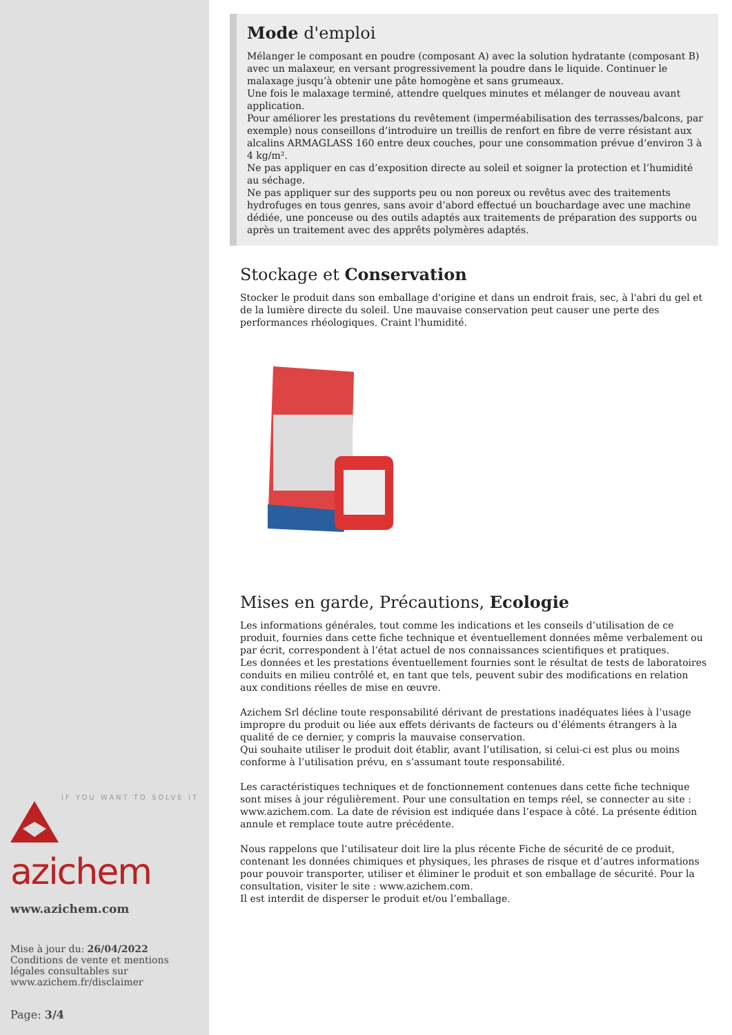IF YOU WANT TO SOLVE IT
azichem
www.azichem.com
Mise à jour du: 26/04/2022
Conditions de vente et mentions légales consultables sur www.azichem.fr/disclaimer
Page: 3/4
Mode d'emploi
Mélanger le composant en poudre (composant A) avec la solution hydratante (composant B) avec un malaxeur, en versant progressivement la poudre dans le liquide. Continuer le malaxage jusqu’à obtenir une pâte homogène et sans grumeaux.
Une fois le malaxage terminé, attendre quelques minutes et mélanger de nouveau avant application.
Pour améliorer les prestations du revêtement (imperméabilisation des terrasses/balcons, par exemple) nous conseillons d’introduire un treillis de renfort en fibre de verre résistant aux alcalins ARMAGLASS 160 entre deux couches, pour une consommation prévue d’environ 3 à 4 kg/m².
Ne pas appliquer en cas d’exposition directe au soleil et soigner la protection et l’humidité au séchage.
Ne pas appliquer sur des supports peu ou non poreux ou revêtus avec des traitements hydrofuges en tous genres, sans avoir d’abord effectué un bouchardage avec une machine dédiée, une ponceuse ou des outils adaptés aux traitements de préparation des supports ou après un traitement avec des apprêts polymères adaptés.
Stockage et Conservation
Stocker le produit dans son emballage d'origine et dans un endroit frais, sec, à l'abri du gel et de la lumière directe du soleil. Une mauvaise conservation peut causer une perte des performances rhéologiques. Craint l'humidité.
Mises en garde, Précautions, Ecologie
Les informations générales, tout comme les indications et les conseils d’utilisation de ce produit, fournies dans cette fiche technique et éventuellement données même verbalement ou par écrit, correspondent à l’état actuel de nos connaissances scientifiques et pratiques.
Les données et les prestations éventuellement fournies sont le résultat de tests de laboratoires conduits en milieu contrôlé et, en tant que tels, peuvent subir des modifications en relation aux conditions réelles de mise en œuvre.
Azichem Srl décline toute responsabilité dérivant de prestations inadéquates liées à l’usage impropre du produit ou liée aux effets dérivants de facteurs ou d’éléments étrangers à la qualité de ce dernier, y compris la mauvaise conservation.
Qui souhaite utiliser le produit doit établir, avant l’utilisation, si celui-ci est plus ou moins conforme à l’utilisation prévu, en s’assumant toute responsabilité.
Les caractéristiques techniques et de fonctionnement contenues dans cette fiche technique sont mises à jour régulièrement. Pour une consultation en temps réel, se connecter au site : www.azichem.com. La date de révision est indiquée dans l’espace à côté. La présente édition annule et remplace toute autre précédente.
Nous rappelons que l’utilisateur doit lire la plus récente Fiche de sécurité de ce produit, contenant les données chimiques et physiques, les phrases de risque et d’autres informations pour pouvoir transporter, utiliser et éliminer le produit et son emballage de sécurité. Pour la consultation, visiter le site : www.azichem.com.
Il est interdit de disperser le produit et/ou l’emballage.